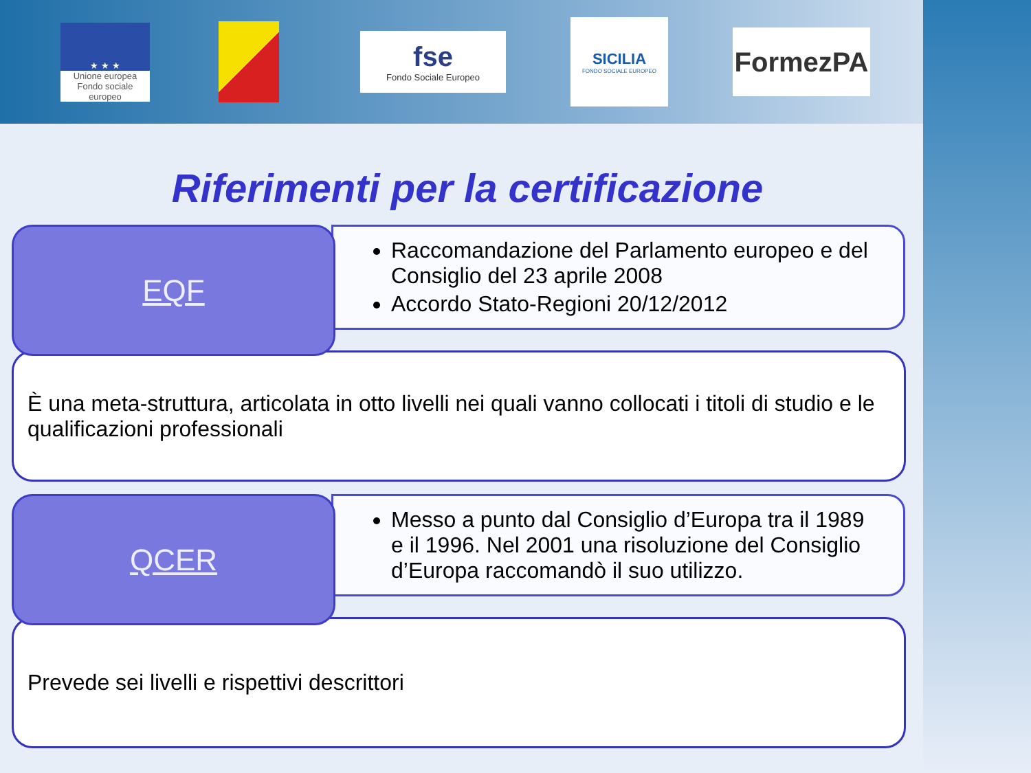★ ★ ★
Unione europea
Fondo sociale europeo
fse
Fondo Sociale Europeo
SICILIA
FONDO SOCIALE EUROPEO
FormezPA
Riferimenti per la certificazione
EQF
Raccomandazione del Parlamento europeo e del Consiglio del 23 aprile 2008
Accordo Stato-Regioni 20/12/2012
È una meta-struttura, articolata in otto livelli nei quali vanno collocati i titoli di studio e le qualificazioni professionali
QCER
Messo a punto dal Consiglio d’Europa tra il 1989 e il 1996. Nel 2001 una risoluzione del Consiglio d’Europa raccomandò il suo utilizzo.
Prevede sei livelli e rispettivi descrittori